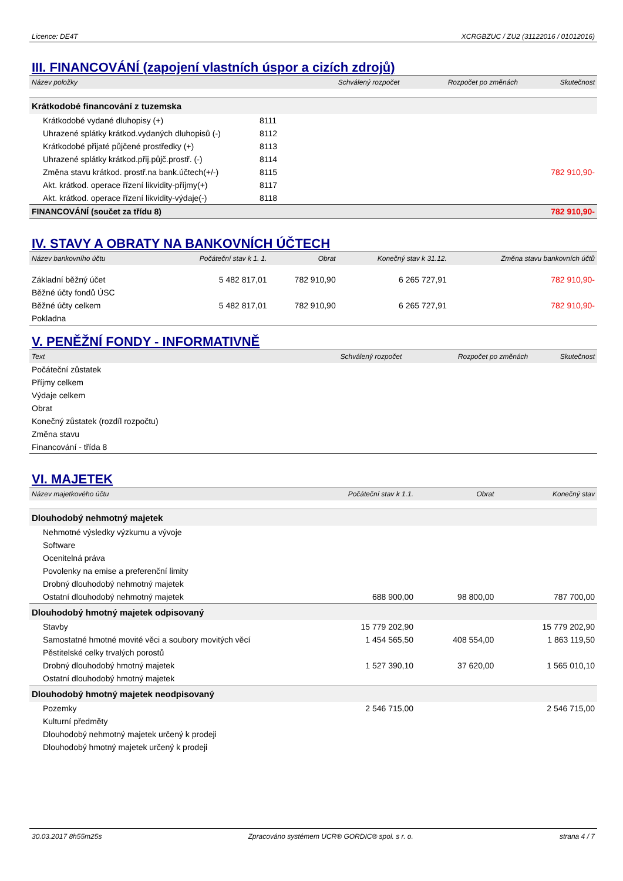Licence: DE4T XCRGBZUC / ZU2 (31122016 / 01012016)
III. FINANCOVÁNÍ (zapojení vlastních úspor a cizích zdrojů)
| Název položky | | Schválený rozpočet | Rozpočet po změnách | Skutečnost |
| --- | --- | --- | --- | --- |
| Krátkodobé financování z tuzemska | | | | |
| Krátkodobé vydané dluhopisy (+) | 8111 | | | |
| Uhrazené splátky krátkod.vydaných dluhopisů (-) | 8112 | | | |
| Krátkodobé přijaté půjčené prostředky (+) | 8113 | | | |
| Uhrazené splátky krátkod.přij.půjč.prostř. (-) | 8114 | | | |
| Změna stavu krátkod. prostř.na bank.účtech(+/-) | 8115 | | | 782 910,90- |
| Akt. krátkod. operace řízení likvidity-příjmy(+) | 8117 | | | |
| Akt. krátkod. operace řízení likvidity-výdaje(-) | 8118 | | | |
| FINANCOVÁNÍ (součet za třídu 8) | | | | 782 910,90- |
IV. STAVY A OBRATY NA BANKOVNÍCH ÚČTECH
| Název bankovního účtu | Počáteční stav k 1. 1. | Obrat | Konečný stav k 31.12. | Změna stavu bankovních účtů |
| --- | --- | --- | --- | --- |
| Základní běžný účet | 5 482 817,01 | 782 910,90 | 6 265 727,91 | 782 910,90- |
| Běžné účty fondů ÚSC | | | | |
| Běžné účty celkem | 5 482 817,01 | 782 910,90 | 6 265 727,91 | 782 910,90- |
| Pokladna | | | | |
V. PENĚŽNÍ FONDY - INFORMATIVNĚ
| Text | Schválený rozpočet | Rozpočet po změnách | Skutečnost |
| --- | --- | --- | --- |
| Počáteční zůstatek | | | |
| Příjmy celkem | | | |
| Výdaje celkem | | | |
| Obrat | | | |
| Konečný zůstatek (rozdíl rozpočtu) | | | |
| Změna stavu | | | |
| Financování - třída 8 | | | |
VI. MAJETEK
| Název majetkového účtu | Počáteční stav k 1.1. | Obrat | Konečný stav |
| --- | --- | --- | --- |
| Dlouhodobý nehmotný majetek | | | |
| Nehmotné výsledky výzkumu a vývoje | | | |
| Software | | | |
| Ocenitelná práva | | | |
| Povolenky na emise a preferenční limity | | | |
| Drobný dlouhodobý nehmotný majetek | | | |
| Ostatní dlouhodobý nehmotný majetek | 688 900,00 | 98 800,00 | 787 700,00 |
| Dlouhodobý hmotný majetek odpisovaný | | | |
| Stavby | 15 779 202,90 | | 15 779 202,90 |
| Samostatné hmotné movité věci a soubory movitých věcí | 1 454 565,50 | 408 554,00 | 1 863 119,50 |
| Pěstitelské celky trvalých porostů | | | |
| Drobný dlouhodobý hmotný majetek | 1 527 390,10 | 37 620,00 | 1 565 010,10 |
| Ostatní dlouhodobý hmotný majetek | | | |
| Dlouhodobý hmotný majetek neodpisovaný | | | |
| Pozemky | 2 546 715,00 | | 2 546 715,00 |
| Kulturní předměty | | | |
| Dlouhodobý nehmotný majetek určený k prodeji | | | |
| Dlouhodobý hmotný majetek určený k prodeji | | | |
30.03.2017 8h55m25s Zpracováno systémem UCR® GORDIC® spol. s r. o. strana 4 / 7